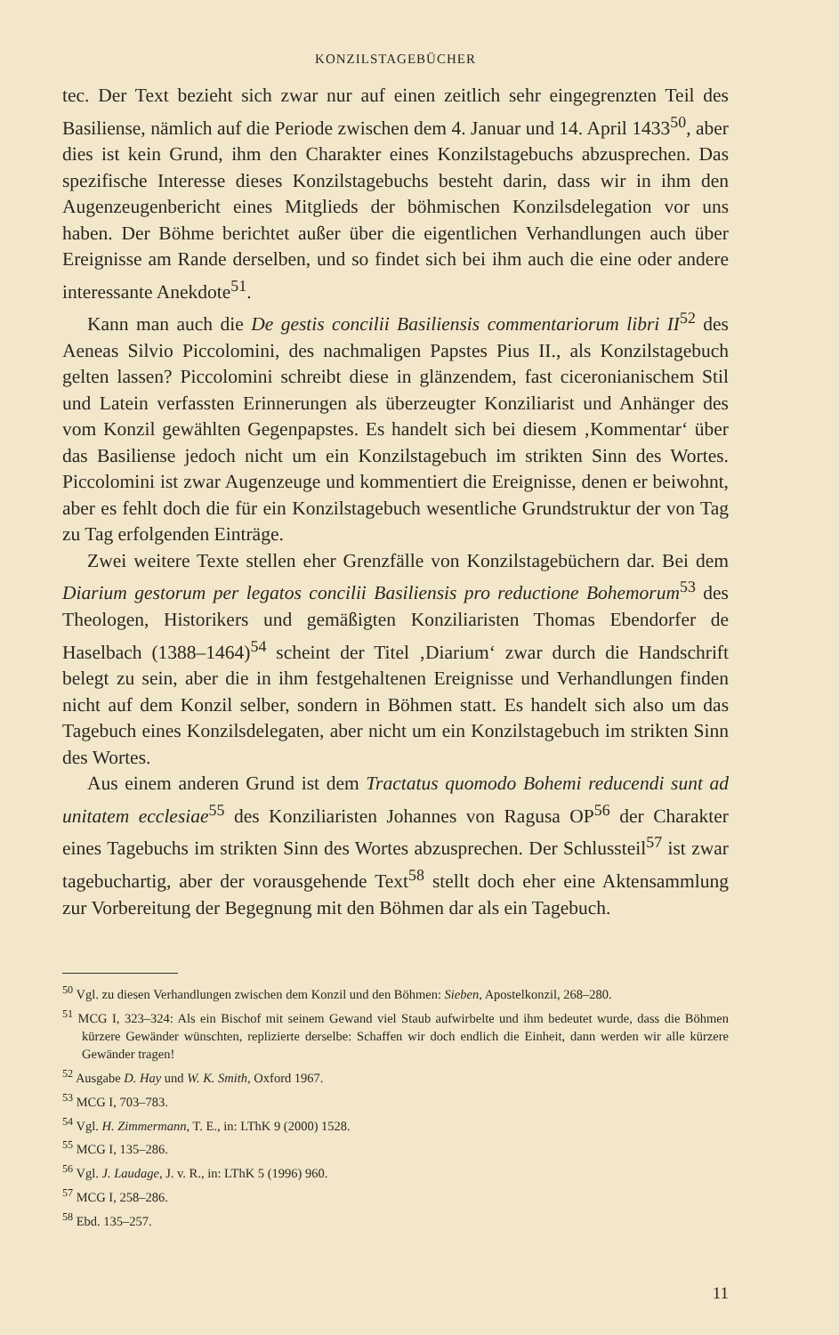KONZILSTAGEBÜCHER
tec. Der Text bezieht sich zwar nur auf einen zeitlich sehr eingegrenzten Teil des Basiliense, nämlich auf die Periode zwischen dem 4. Januar und 14. April 1433<sup>50</sup>, aber dies ist kein Grund, ihm den Charakter eines Konzilstagebuchs abzusprechen. Das spezifische Interesse dieses Konzilstagebuchs besteht darin, dass wir in ihm den Augenzeugenbericht eines Mitglieds der böhmischen Konzilsdelegation vor uns haben. Der Böhme berichtet außer über die eigentlichen Verhandlungen auch über Ereignisse am Rande derselben, und so findet sich bei ihm auch die eine oder andere interessante Anekdote<sup>51</sup>.
Kann man auch die De gestis concilii Basiliensis commentariorum libri II<sup>52</sup> des Aeneas Silvio Piccolomini, des nachmaligen Papstes Pius II., als Konzilstagebuch gelten lassen? Piccolomini schreibt diese in glänzendem, fast ciceronianischem Stil und Latein verfassten Erinnerungen als überzeugter Konziliarist und Anhänger des vom Konzil gewählten Gegenpapstes. Es handelt sich bei diesem ‚Kommentar‘ über das Basiliense jedoch nicht um ein Konzilstagebuch im strikten Sinn des Wortes. Piccolomini ist zwar Augenzeuge und kommentiert die Ereignisse, denen er beiwohnt, aber es fehlt doch die für ein Konzilstagebuch wesentliche Grundstruktur der von Tag zu Tag erfolgenden Einträge.
Zwei weitere Texte stellen eher Grenzfälle von Konzilstagebüchern dar. Bei dem Diarium gestorum per legatos concilii Basiliensis pro reductione Bohemorum<sup>53</sup> des Theologen, Historikers und gemäßigten Konziliaristen Thomas Ebendorfer de Haselbach (1388–1464)<sup>54</sup> scheint der Titel ‚Diarium‘ zwar durch die Handschrift belegt zu sein, aber die in ihm festgehaltenen Ereignisse und Verhandlungen finden nicht auf dem Konzil selber, sondern in Böhmen statt. Es handelt sich also um das Tagebuch eines Konzilsdelegaten, aber nicht um ein Konzilstagebuch im strikten Sinn des Wortes.
Aus einem anderen Grund ist dem Tractatus quomodo Bohemi reducendi sunt ad unitatem ecclesiae<sup>55</sup> des Konziliaristen Johannes von Ragusa OP<sup>56</sup> der Charakter eines Tagebuchs im strikten Sinn des Wortes abzusprechen. Der Schlussteil<sup>57</sup> ist zwar tagebuchartig, aber der vorausgehende Text<sup>58</sup> stellt doch eher eine Aktensammlung zur Vorbereitung der Begegnung mit den Böhmen dar als ein Tagebuch.
<sup>50</sup> Vgl. zu diesen Verhandlungen zwischen dem Konzil und den Böhmen: Sieben, Apostelkonzil, 268–280.
<sup>51</sup> MCG I, 323–324: Als ein Bischof mit seinem Gewand viel Staub aufwirbelte und ihm bedeutet wurde, dass die Böhmen kürzere Gewänder wünschten, replizierte derselbe: Schaffen wir doch endlich die Einheit, dann werden wir alle kürzere Gewänder tragen!
<sup>52</sup> Ausgabe D. Hay und W. K. Smith, Oxford 1967.
<sup>53</sup> MCG I, 703–783.
<sup>54</sup> Vgl. H. Zimmermann, T. E., in: LThK 9 (2000) 1528.
<sup>55</sup> MCG I, 135–286.
<sup>56</sup> Vgl. J. Laudage, J. v. R., in: LThK 5 (1996) 960.
<sup>57</sup> MCG I, 258–286.
<sup>58</sup> Ebd. 135–257.
11